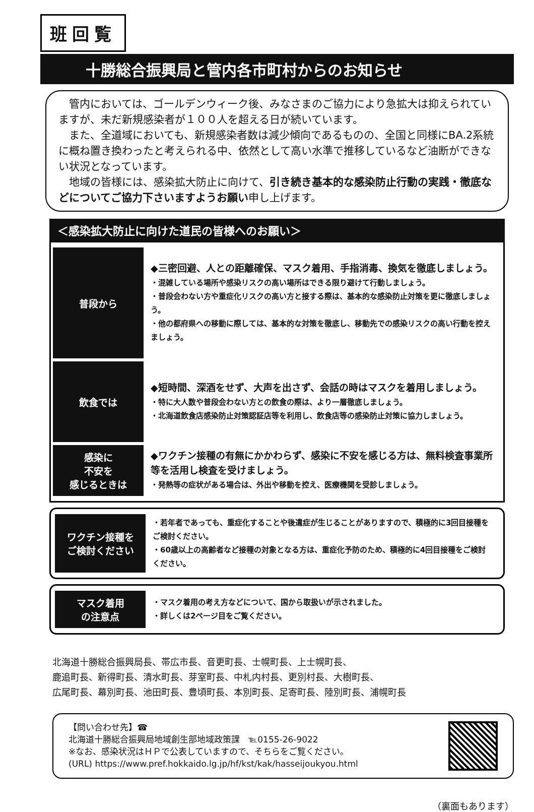班回覧
十勝総合振興局と管内各市町村からのお知らせ
　管内においては、ゴールデンウィーク後、みなさまのご協力により急拡大は抑えられていますが、未だ新規感染者が１００人を超える日が続いています。
　また、全道域においても、新規感染者数は減少傾向であるものの、全国と同様にBA.2系統に概ね置き換わったと考えられる中、依然として高い水準で推移しているなど油断ができない状況となっています。
　地域の皆様には、感染拡大防止に向けて、引き続き基本的な感染防止行動の実践・徹底などについてご協力下さいますようお願い申し上げます。
＜感染拡大防止に向けた道民の皆様へのお願い＞
| 普段から | ◆三密回避、人との距離確保、マスク着用、手指消毒、換気を徹底しましょう。 ・混雑している場所や感染リスクの高い場所はできる限り避けて行動しましょう。 ・普段会わない方や重症化リスクの高い方と接する際は、基本的な感染防止対策を更に徹底しましょう。 ・他の都府県への移動に際しては、基本的な対策を徹底し、移動先での感染リスクの高い行動を控えましょう。 |
| 飲食では | ◆短時間、深酒をせず、大声を出さず、会話の時はマスクを着用しましょう。 ・特に大人数や普段会わない方との飲食の際は、より一層徹底しましょう。 ・北海道飲食店感染防止対策認証店等を利用し、飲食店等の感染防止対策に協力しましょう。 |
| 感染に 不安を 感じるときは | ◆ワクチン接種の有無にかかわらず、感染に不安を感じる方は、無料検査事業所等を活用し検査を受けましょう。 ・発熱等の症状がある場合は、外出や移動を控え、医療機関を受診しましょう。 |
| ワクチン接種を ご検討ください | ・若年者であっても、重症化することや後遺症が生じることがありますので、積極的に3回目接種をご検討ください。 ・60歳以上の高齢者など接種の対象となる方は、重症化予防のため、積極的に4回目接種をご検討ください。 |
| マスク着用 の注意点 | ・マスク着用の考え方などについて、国から取扱いが示されました。 ・詳しくは2ページ目をご覧ください。 |
北海道十勝総合振興局長、帯広市長、音更町長、士幌町長、上士幌町長、
鹿追町長、新得町長、清水町長、芽室町長、中札内村長、更別村長、大樹町長、
広尾町長、幕別町長、池田町長、豊頃町長、本別町長、足寄町長、陸別町長、浦幌町長
【問い合わせ先】☎
北海道十勝総合振興局地域創生部地域政策課　℡0155-26-9022
※なお、感染状況はＨＰで公表していますので、そちらをご覧ください。
(URL) https://www.pref.hokkaido.lg.jp/hf/kst/kak/hasseijoukyou.html
（裏面もあります）